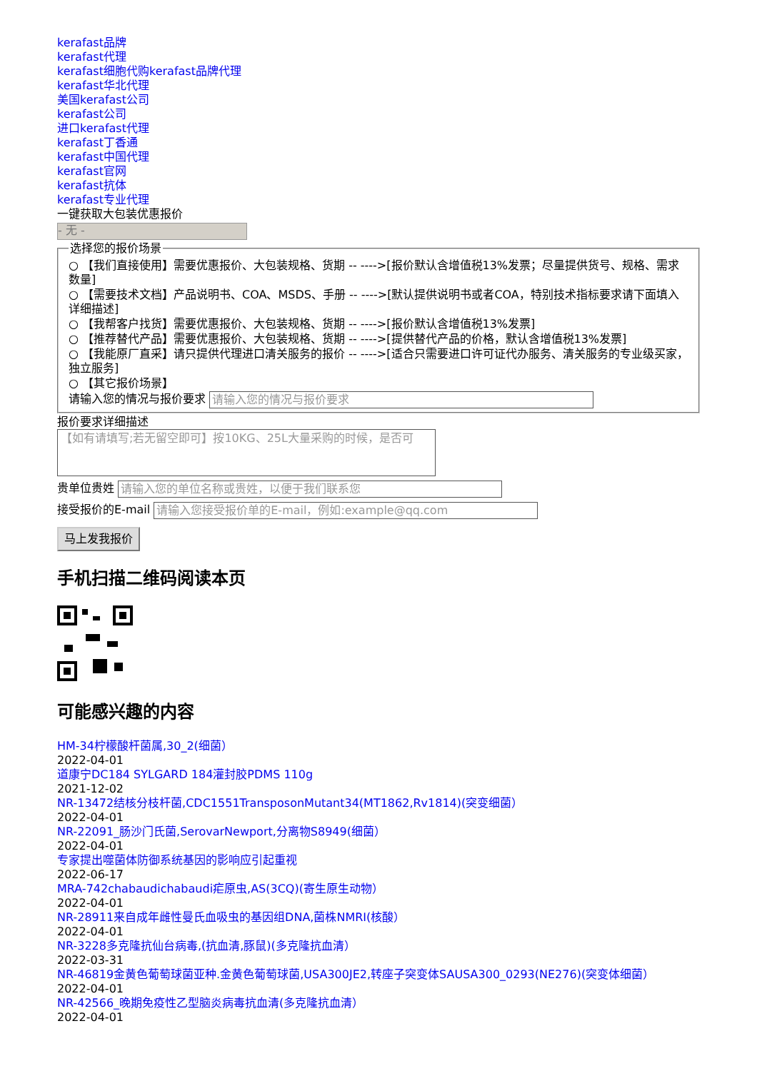kerafast品牌
kerafast代理
kerafast细胞代购kerafast品牌代理
kerafast华北代理
美国kerafast公司
kerafast公司
进口kerafast代理
kerafast丁香通
kerafast中国代理
kerafast官网
kerafast抗体
kerafast专业代理
一键获取大包装优惠报价
- 无 -
选择您的报价场景
○ 【我们直接使用】需要优惠报价、大包装规格、货期 -- ---->[报价默认含增值税13%发票；尽量提供货号、规格、需求数量]
○ 【需要技术文档】产品说明书、COA、MSDS、手册 -- ---->[默认提供说明书或者COA，特别技术指标要求请下面填入详细描述]
○ 【我帮客户找货】需要优惠报价、大包装规格、货期 -- ---->[报价默认含增值税13%发票]
○ 【推荐替代产品】需要优惠报价、大包装规格、货期 -- ---->[提供替代产品的价格，默认含增值税13%发票]
○ 【我能原厂直采】请只提供代理进口清关服务的报价 -- ---->[适合只需要进口许可证代办服务、清关服务的专业级买家，独立服务]
○ 【其它报价场景】
请输入您的情况与报价要求 请输入您的情况与报价要求
报价要求详细描述
【如有请填写;若无留空即可】按10KG、25L大量采购的时候，是否可
贵单位贵姓 请输入您的单位名称或贵姓，以便于我们联系您
接受报价的E-mail 请输入您接受报价单的E-mail，例如:example@qq.com
马上发我报价
手机扫描二维码阅读本页
可能感兴趣的内容
HM-34柠檬酸杆菌属,30_2(细菌）
2022-04-01
道康宁DC184 SYLGARD 184灌封胶PDMS 110g
2021-12-02
NR-13472结核分枝杆菌,CDC1551TransposonMutant34(MT1862,Rv1814)(突变细菌）
2022-04-01
NR-22091_肠沙门氏菌,SerovarNewport,分离物S8949(细菌）
2022-04-01
专家提出噬菌体防御系统基因的影响应引起重视
2022-06-17
MRA-742chabaudichabaudi疟原虫,AS(3CQ)(寄生原生动物）
2022-04-01
NR-28911来自成年雌性曼氏血吸虫的基因组DNA,菌株NMRI(核酸）
2022-04-01
NR-3228多克隆抗仙台病毒,(抗血清,豚鼠)(多克隆抗血清）
2022-03-31
NR-46819金黄色葡萄球菌亚种.金黄色葡萄球菌,USA300JE2,转座子突变体SAUSA300_0293(NE276)(突变体细菌）
2022-04-01
NR-42566_晚期免疫性乙型脑炎病毒抗血清(多克隆抗血清）
2022-04-01